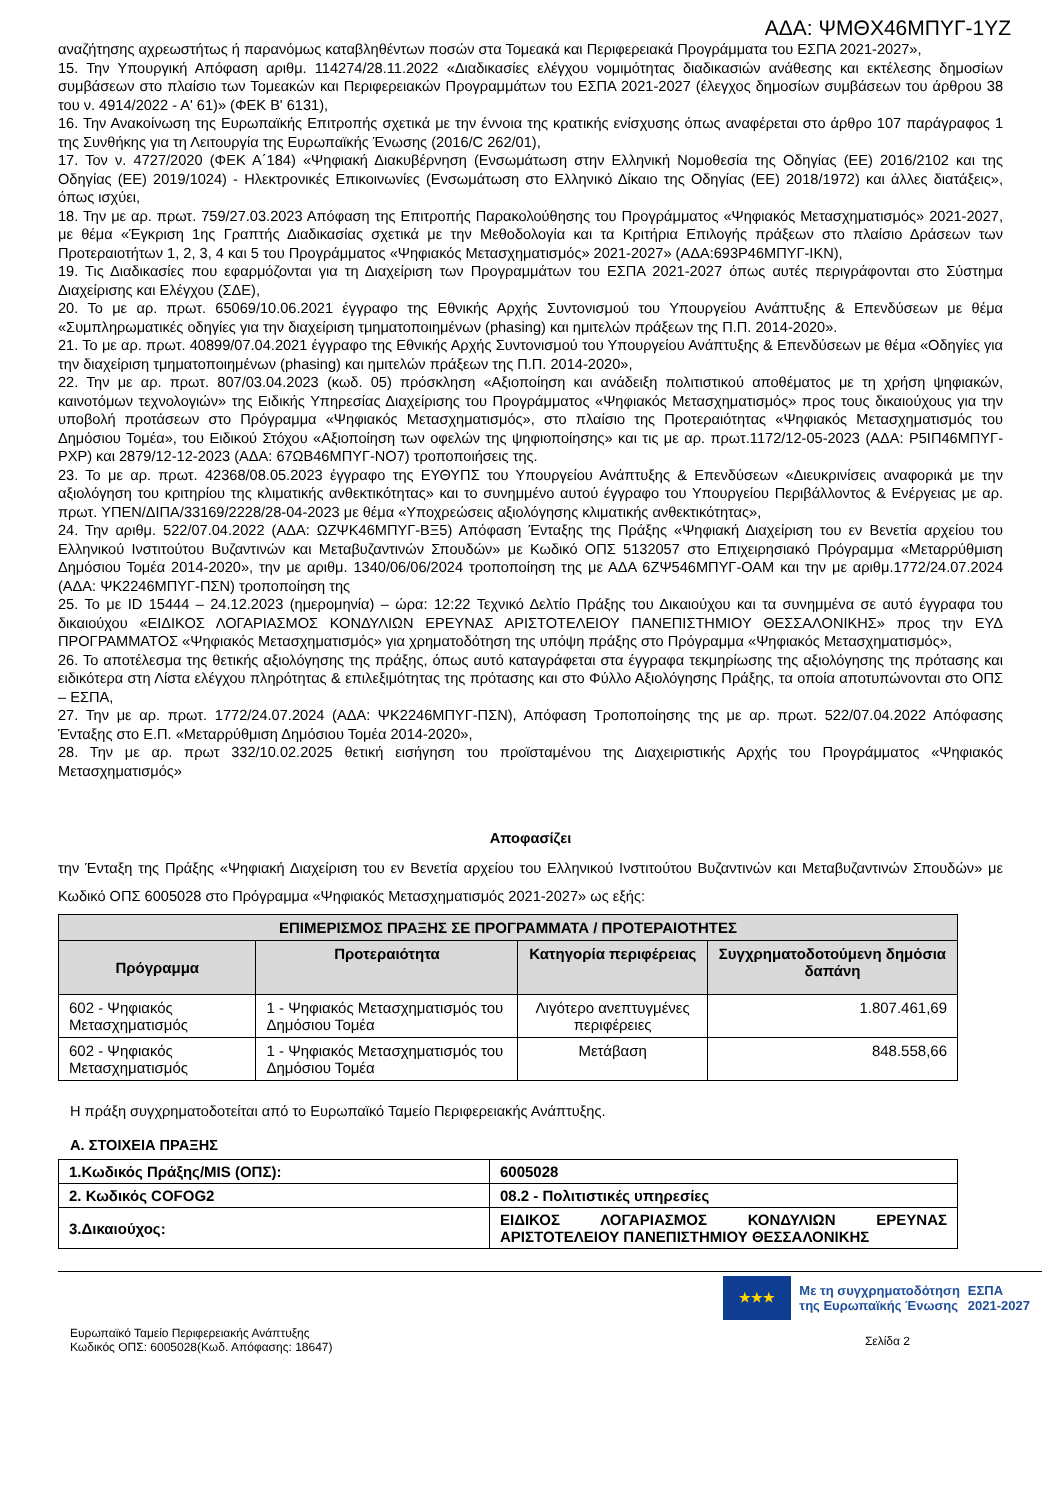ΑΔΑ: ΨΜΘΧ46ΜΠΥΓ-1ΥΖ
αναζήτησης αχρεωστήτως ή παρανόμως καταβληθέντων ποσών στα Τομεακά και Περιφερειακά Προγράμματα του ΕΣΠΑ 2021-2027»,
15. Την Υπουργική Απόφαση αριθμ. 114274/28.11.2022 «Διαδικασίες ελέγχου νομιμότητας διαδικασιών ανάθεσης και εκτέλεσης δημοσίων συμβάσεων στο πλαίσιο των Τομεακών και Περιφερειακών Προγραμμάτων του ΕΣΠΑ 2021-2027 (έλεγχος δημοσίων συμβάσεων του άρθρου 38 του ν. 4914/2022 - Α' 61)» (ΦΕΚ Β' 6131),
16. Την Ανακοίνωση της Ευρωπαϊκής Επιτροπής σχετικά με την έννοια της κρατικής ενίσχυσης όπως αναφέρεται στο άρθρο 107 παράγραφος 1 της Συνθήκης για τη Λειτουργία της Ευρωπαϊκής Ένωσης (2016/C 262/01),
17. Τον ν. 4727/2020 (ΦΕΚ Α΄184) «Ψηφιακή Διακυβέρνηση (Ενσωμάτωση στην Ελληνική Νομοθεσία της Οδηγίας (ΕΕ) 2016/2102 και της Οδηγίας (ΕΕ) 2019/1024) - Ηλεκτρονικές Επικοινωνίες (Ενσωμάτωση στο Ελληνικό Δίκαιο της Οδηγίας (ΕΕ) 2018/1972) και άλλες διατάξεις», όπως ισχύει,
18. Την με αρ. πρωτ. 759/27.03.2023 Απόφαση της Επιτροπής Παρακολούθησης του Προγράμματος «Ψηφιακός Μετασχηματισμός» 2021-2027, με θέμα «Έγκριση 1ης Γραπτής Διαδικασίας σχετικά με την Μεθοδολογία και τα Κριτήρια Επιλογής πράξεων στο πλαίσιο Δράσεων των Προτεραιοτήτων 1, 2, 3, 4 και 5 του Προγράμματος «Ψηφιακός Μετασχηματισμός» 2021-2027» (ΑΔΑ:693Ρ46ΜΠΥΓ-ΙΚΝ),
19. Τις Διαδικασίες που εφαρμόζονται για τη Διαχείριση των Προγραμμάτων του ΕΣΠΑ 2021-2027 όπως αυτές περιγράφονται στο Σύστημα Διαχείρισης και Ελέγχου (ΣΔΕ),
20. Το με αρ. πρωτ. 65069/10.06.2021 έγγραφο της Εθνικής Αρχής Συντονισμού του Υπουργείου Ανάπτυξης & Επενδύσεων με θέμα «Συμπληρωματικές οδηγίες για την διαχείριση τμηματοποιημένων (phasing) και ημιτελών πράξεων της Π.Π. 2014-2020».
21. Το με αρ. πρωτ. 40899/07.04.2021 έγγραφο της Εθνικής Αρχής Συντονισμού του Υπουργείου Ανάπτυξης & Επενδύσεων με θέμα «Οδηγίες για την διαχείριση τμηματοποιημένων (phasing) και ημιτελών πράξεων της Π.Π. 2014-2020»,
22. Την με αρ. πρωτ. 807/03.04.2023 (κωδ. 05) πρόσκληση «Αξιοποίηση και ανάδειξη πολιτιστικού αποθέματος με τη χρήση ψηφιακών, καινοτόμων τεχνολογιών» της Ειδικής Υπηρεσίας Διαχείρισης του Προγράμματος «Ψηφιακός Μετασχηματισμός» προς τους δικαιούχους για την υποβολή προτάσεων στο Πρόγραμμα «Ψηφιακός Μετασχηματισμός», στο πλαίσιο της Προτεραιότητας «Ψηφιακός Μετασχηματισμός του Δημόσιου Τομέα», του Ειδικού Στόχου «Αξιοποίηση των οφελών της ψηφιοποίησης» και τις με αρ. πρωτ.1172/12-05-2023 (ΑΔΑ: Ρ5ΙΠ46ΜΠΥΓ-ΡΧΡ) και 2879/12-12-2023 (ΑΔΑ: 67ΩΒ46ΜΠΥΓ-ΝΟ7) τροποποιήσεις της.
23. Το με αρ. πρωτ. 42368/08.05.2023 έγγραφο της ΕΥΘΥΠΣ του Υπουργείου Ανάπτυξης & Επενδύσεων «Διευκρινίσεις αναφορικά με την αξιολόγηση του κριτηρίου της κλιματικής ανθεκτικότητας» και το συνημμένο αυτού έγγραφο του Υπουργείου Περιβάλλοντος & Ενέργειας με αρ. πρωτ. ΥΠΕΝ/ΔΙΠΑ/33169/2228/28-04-2023 με θέμα «Υποχρεώσεις αξιολόγησης κλιματικής ανθεκτικότητας»,
24. Την αριθμ. 522/07.04.2022 (ΑΔΑ: ΩΖΨΚ46ΜΠΥΓ-ΒΞ5) Απόφαση Ένταξης της Πράξης «Ψηφιακή Διαχείριση του εν Βενετία αρχείου του Ελληνικού Ινστιτούτου Βυζαντινών και Μεταβυζαντινών Σπουδών» με Κωδικό ΟΠΣ 5132057 στο Επιχειρησιακό Πρόγραμμα «Μεταρρύθμιση Δημόσιου Τομέα 2014-2020», την με αριθμ. 1340/06/06/2024 τροποποίηση της με ΑΔΑ 6ΖΨ546ΜΠΥΓ-ΟΑΜ και την με αριθμ.1772/24.07.2024 (ΑΔΑ: ΨΚ2246ΜΠΥΓ-ΠΣΝ) τροποποίηση της
25. Το με ID 15444 – 24.12.2023 (ημερομηνία) – ώρα: 12:22 Τεχνικό Δελτίο Πράξης του Δικαιούχου και τα συνημμένα σε αυτό έγγραφα του δικαιούχου «ΕΙΔΙΚΟΣ ΛΟΓΑΡΙΑΣΜΟΣ ΚΟΝΔΥΛΙΩΝ ΕΡΕΥΝΑΣ ΑΡΙΣΤΟΤΕΛΕΙΟΥ ΠΑΝΕΠΙΣΤΗΜΙΟΥ ΘΕΣΣΑΛΟΝΙΚΗΣ» προς την ΕΥΔ ΠΡΟΓΡΑΜΜΑΤΟΣ «Ψηφιακός Μετασχηματισμός» για χρηματοδότηση της υπόψη πράξης στο Πρόγραμμα «Ψηφιακός Μετασχηματισμός»,
26. Το αποτέλεσμα της θετικής αξιολόγησης της πράξης, όπως αυτό καταγράφεται στα έγγραφα τεκμηρίωσης της αξιολόγησης της πρότασης και ειδικότερα στη Λίστα ελέγχου πληρότητας & επιλεξιμότητας της πρότασης και στο Φύλλο Αξιολόγησης Πράξης, τα οποία αποτυπώνονται στο ΟΠΣ – ΕΣΠΑ,
27. Την με αρ. πρωτ. 1772/24.07.2024 (ΑΔΑ: ΨΚ2246ΜΠΥΓ-ΠΣΝ), Απόφαση Τροποποίησης της με αρ. πρωτ. 522/07.04.2022 Απόφασης Ένταξης στο Ε.Π. «Μεταρρύθμιση Δημόσιου Τομέα 2014-2020»,
28. Την με αρ. πρωτ 332/10.02.2025 θετική εισήγηση του προϊσταμένου της Διαχειριστικής Αρχής του Προγράμματος «Ψηφιακός Μετασχηματισμός»
Αποφασίζει
την Ένταξη της Πράξης «Ψηφιακή Διαχείριση του εν Βενετία αρχείου του Ελληνικού Ινστιτούτου Βυζαντινών και Μεταβυζαντινών Σπουδών» με Κωδικό ΟΠΣ 6005028 στο Πρόγραμμα «Ψηφιακός Μετασχηματισμός 2021-2027» ως εξής:
| ΕΠΙΜΕΡΙΣΜΟΣ ΠΡΑΞΗΣ ΣΕ ΠΡΟΓΡΑΜΜΑΤΑ / ΠΡΟΤΕΡΑΙΟΤΗΤΕΣ | | | |
| --- | --- | --- | --- |
| Πρόγραμμα | Προτεραιότητα | Κατηγορία περιφέρειας | Συγχρηματοδοτούμενη δημόσια δαπάνη |
| 602 - Ψηφιακός Μετασχηματισμός | 1 - Ψηφιακός Μετασχηματισμός του Δημόσιου Τομέα | Λιγότερο ανεπτυγμένες περιφέρειες | 1.807.461,69 |
| 602 - Ψηφιακός Μετασχηματισμός | 1 - Ψηφιακός Μετασχηματισμός του Δημόσιου Τομέα | Μετάβαση | 848.558,66 |
Η πράξη συγχρηματοδοτείται από το Ευρωπαϊκό Ταμείο Περιφερειακής Ανάπτυξης.
Α. ΣΤΟΙΧΕΙΑ ΠΡΑΞΗΣ
| 1.Κωδικός Πράξης/MIS (ΟΠΣ): | 6005028 |
| 2. Κωδικός COFOG2 | 08.2 - Πολιτιστικές υπηρεσίες |
| 3.Δικαιούχος: | ΕΙΔΙΚΟΣ ΛΟΓΑΡΙΑΣΜΟΣ ΚΟΝΔΥΛΙΩΝ ΕΡΕΥΝΑΣ ΑΡΙΣΤΟΤΕΛΕΙΟΥ ΠΑΝΕΠΙΣΤΗΜΙΟΥ ΘΕΣΣΑΛΟΝΙΚΗΣ |
Ευρωπαϊκό Ταμείο Περιφερειακής Ανάπτυξης
Κωδικός ΟΠΣ: 6005028(Κωδ. Απόφασης: 18647)
★★★
Με τη συγχρηματοδότηση
της Ευρωπαϊκής Ένωσης
ΕΣΠΑ
2021-2027
Σελίδα 2